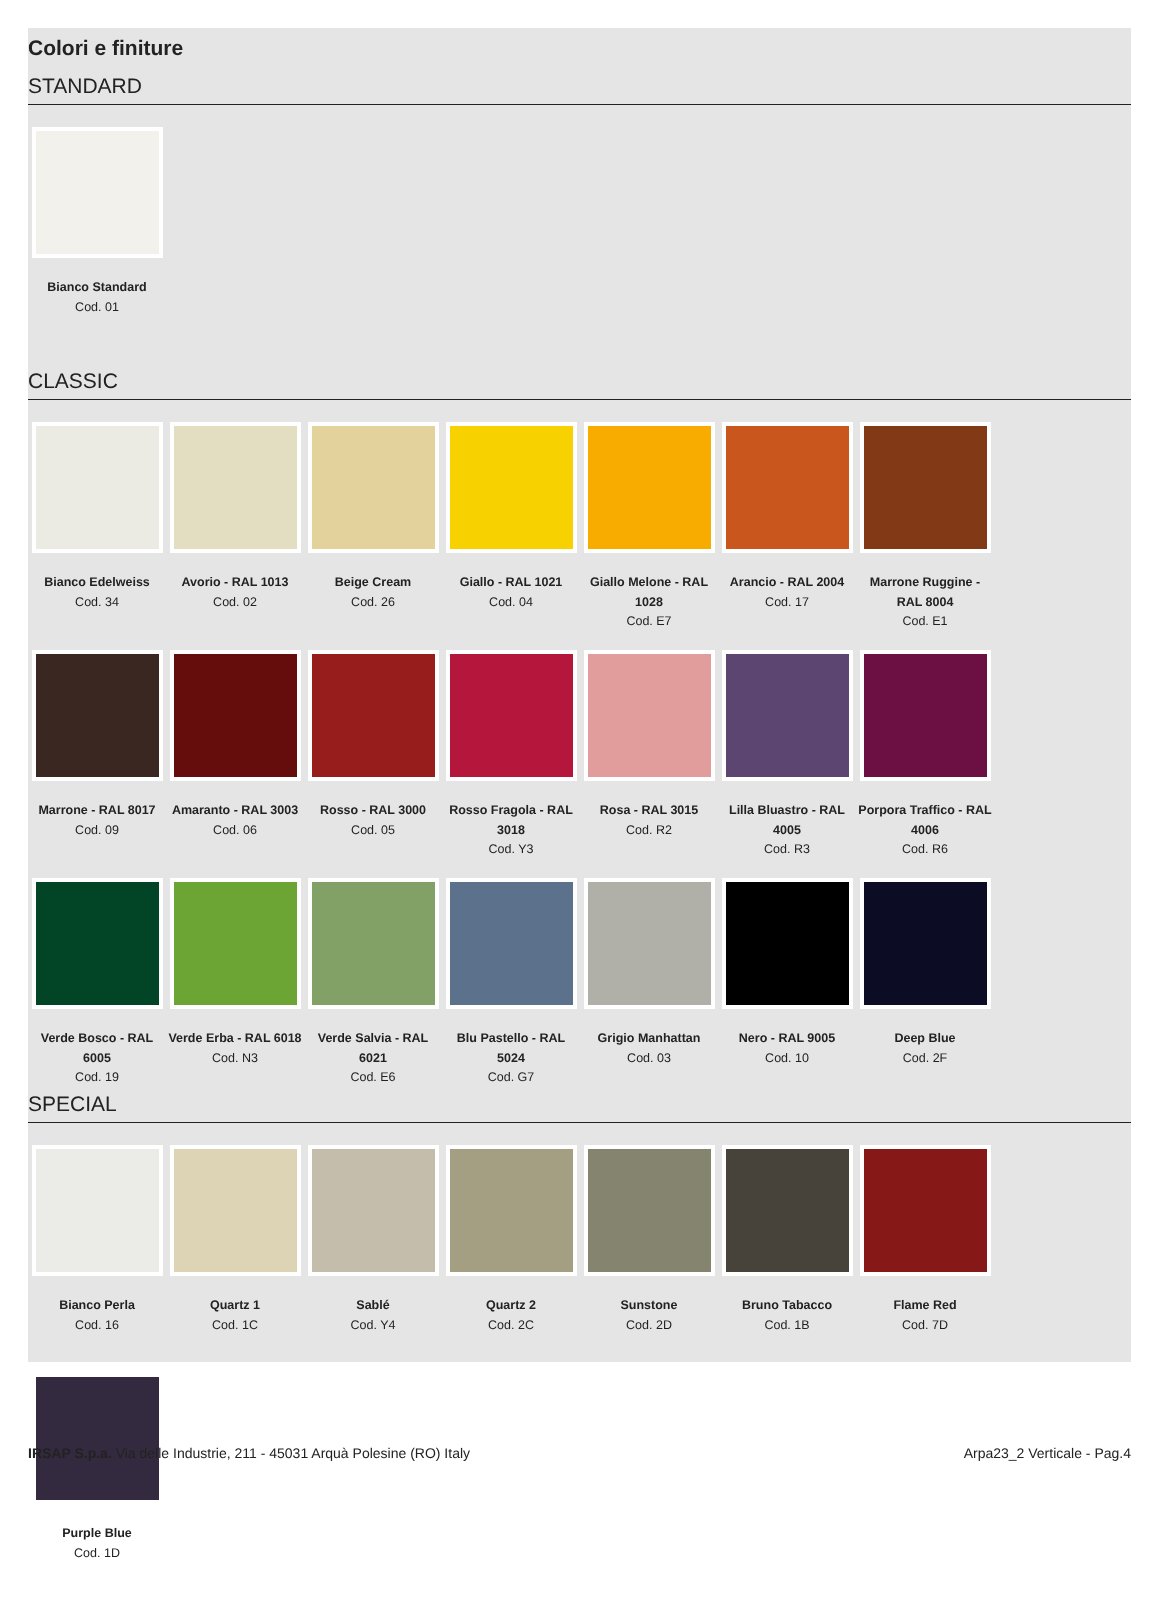Colori e finiture
STANDARD
Bianco Standard
Cod. 01
CLASSIC
Bianco Edelweiss
Cod. 34
Avorio - RAL 1013
Cod. 02
Beige Cream
Cod. 26
Giallo - RAL 1021
Cod. 04
Giallo Melone - RAL 1028
Cod. E7
Arancio - RAL 2004
Cod. 17
Marrone Ruggine - RAL 8004
Cod. E1
Marrone - RAL 8017
Cod. 09
Amaranto - RAL 3003
Cod. 06
Rosso - RAL 3000
Cod. 05
Rosso Fragola - RAL 3018
Cod. Y3
Rosa - RAL 3015
Cod. R2
Lilla Bluastro - RAL 4005
Cod. R3
Porpora Traffico - RAL 4006
Cod. R6
Verde Bosco - RAL 6005
Cod. 19
Verde Erba - RAL 6018
Cod. N3
Verde Salvia - RAL 6021
Cod. E6
Blu Pastello - RAL 5024
Cod. G7
Grigio Manhattan
Cod. 03
Nero - RAL 9005
Cod. 10
Deep Blue
Cod. 2F
SPECIAL
Bianco Perla
Cod. 16
Quartz 1
Cod. 1C
Sablé
Cod. Y4
Quartz 2
Cod. 2C
Sunstone
Cod. 2D
Bruno Tabacco
Cod. 1B
Flame Red
Cod. 7D
Purple Blue
Cod. 1D
IRSAP S.p.a. Via delle Industrie, 211 - 45031 Arquà Polesine (RO) Italy Arpa23_2 Verticale - Pag.4